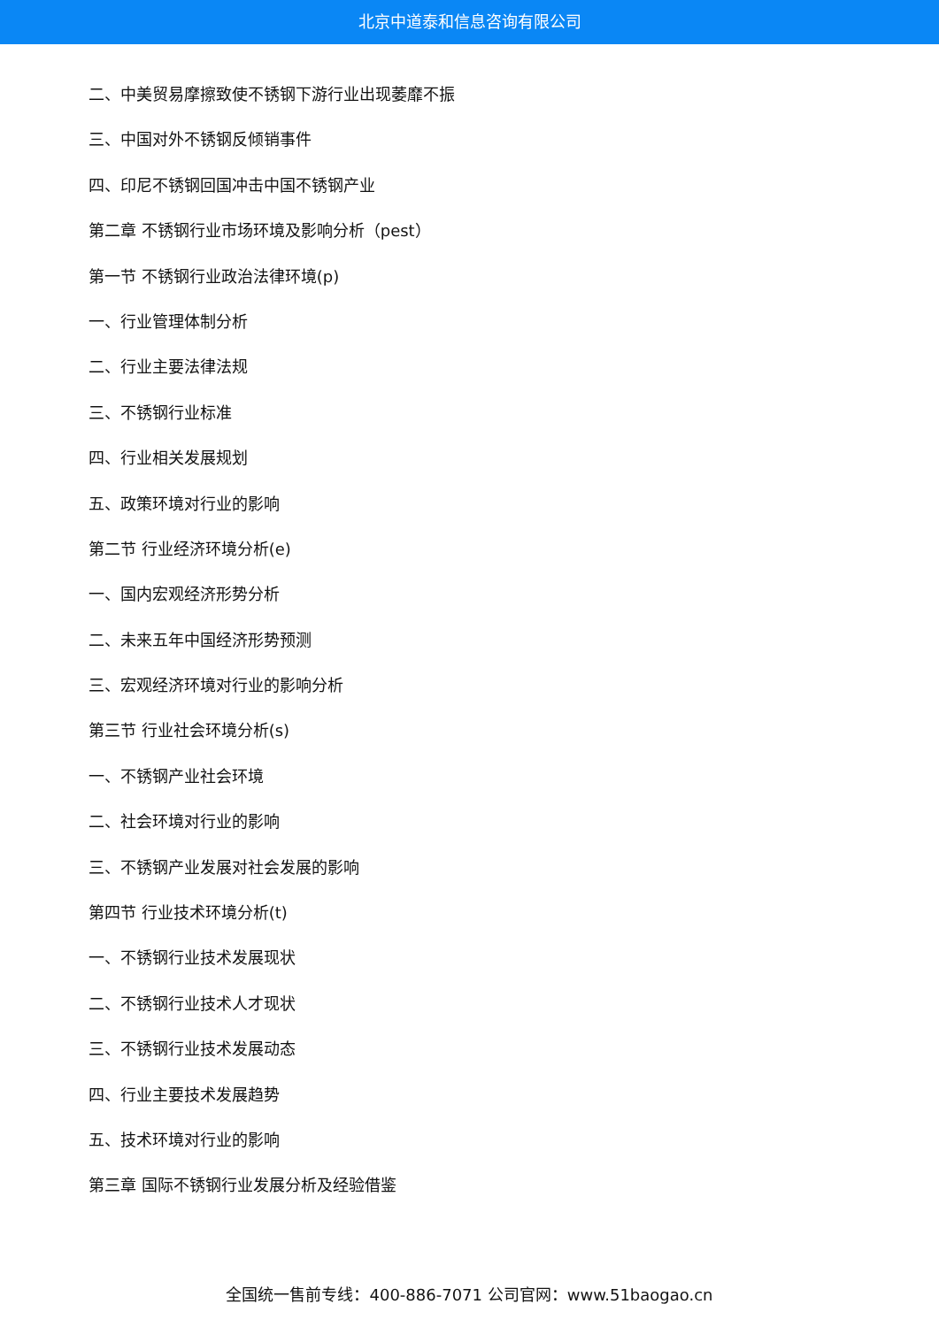北京中道泰和信息咨询有限公司
二、中美贸易摩擦致使不锈钢下游行业出现萎靡不振
三、中国对外不锈钢反倾销事件
四、印尼不锈钢回国冲击中国不锈钢产业
第二章 不锈钢行业市场环境及影响分析（pest）
第一节 不锈钢行业政治法律环境(p)
一、行业管理体制分析
二、行业主要法律法规
三、不锈钢行业标准
四、行业相关发展规划
五、政策环境对行业的影响
第二节 行业经济环境分析(e)
一、国内宏观经济形势分析
二、未来五年中国经济形势预测
三、宏观经济环境对行业的影响分析
第三节 行业社会环境分析(s)
一、不锈钢产业社会环境
二、社会环境对行业的影响
三、不锈钢产业发展对社会发展的影响
第四节 行业技术环境分析(t)
一、不锈钢行业技术发展现状
二、不锈钢行业技术人才现状
三、不锈钢行业技术发展动态
四、行业主要技术发展趋势
五、技术环境对行业的影响
第三章 国际不锈钢行业发展分析及经验借鉴
全国统一售前专线：400-886-7071 公司官网：www.51baogao.cn